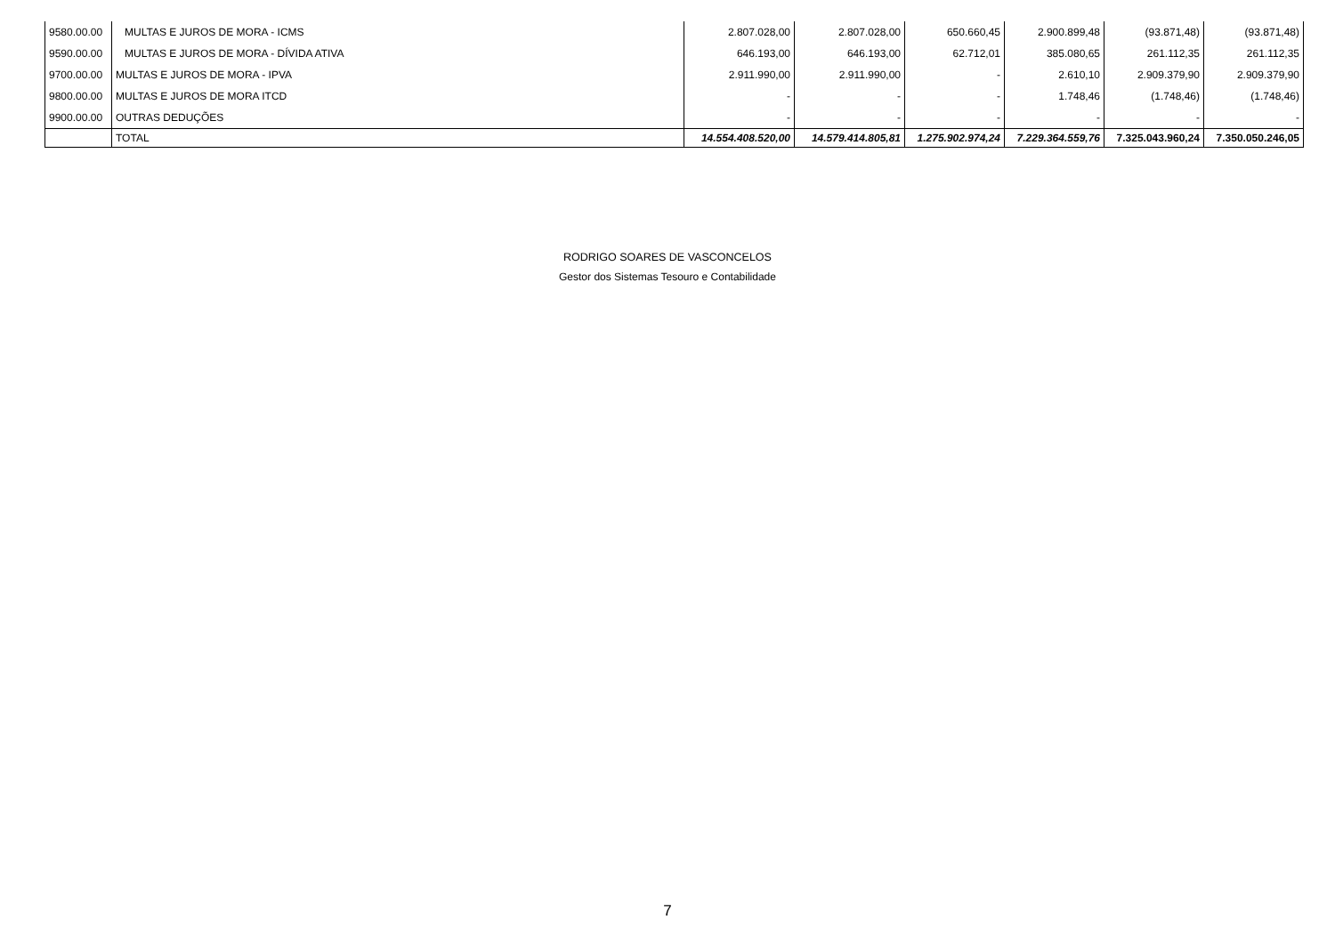| 9580.00.00 | MULTAS E JUROS DE MORA - ICMS | 2.807.028,00 | 2.807.028,00 | 650.660,45 | 2.900.899,48 | (93.871,48) | (93.871,48) |
| 9590.00.00 | MULTAS E JUROS DE MORA - DÍVIDA ATIVA | 646.193,00 | 646.193,00 | 62.712,01 | 385.080,65 | 261.112,35 | 261.112,35 |
| 9700.00.00 | MULTAS E JUROS DE MORA - IPVA | 2.911.990,00 | 2.911.990,00 | - | 2.610,10 | 2.909.379,90 | 2.909.379,90 |
| 9800.00.00 | MULTAS E JUROS DE MORA ITCD | - | - | - | 1.748,46 | (1.748,46) | (1.748,46) |
| 9900.00.00 | OUTRAS DEDUÇÕES | - | - | - | - | - | - |
| | TOTAL | 14.554.408.520,00 | 14.579.414.805,81 | 1.275.902.974,24 | 7.229.364.559,76 | 7.325.043.960,24 | 7.350.050.246,05 |
RODRIGO SOARES DE VASCONCELOS
Gestor dos Sistemas Tesouro e Contabilidade
7